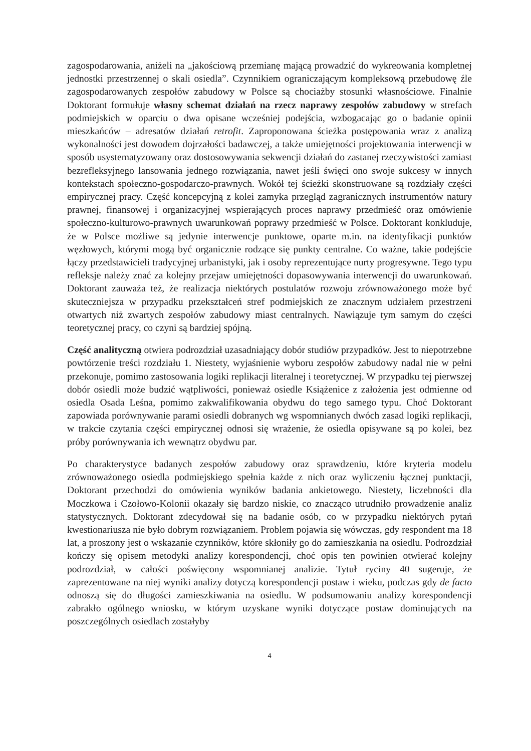zagospodarowania, aniżeli na „jakościową przemianę mającą prowadzić do wykreowania kompletnej jednostki przestrzennej o skali osiedla”. Czynnikiem ograniczającym kompleksową przebudowę źle zagospodarowanych zespołów zabudowy w Polsce są chociażby stosunki własnościowe. Finalnie Doktorant formułuje własny schemat działań na rzecz naprawy zespołów zabudowy w strefach podmiejskich w oparciu o dwa opisane wcześniej podejścia, wzbogacając go o badanie opinii mieszkańców – adresatów działań retrofit. Zaproponowana ścieżka postępowania wraz z analizą wykonalności jest dowodem dojrzałości badawczej, a także umiejętności projektowania interwencji w sposób usystematyzowany oraz dostosowywania sekwencji działań do zastanej rzeczywistości zamiast bezrefleksyjnego lansowania jednego rozwiązania, nawet jeśli święci ono swoje sukcesy w innych kontekstach społeczno-gospodarczo-prawnych. Wokół tej ścieżki skonstruowane są rozdziały części empirycznej pracy. Część koncepcyjną z kolei zamyka przegląd zagranicznych instrumentów natury prawnej, finansowej i organizacyjnej wspierających proces naprawy przedmieść oraz omówienie społeczno-kulturowo-prawnych uwarunkowań poprawy przedmieść w Polsce. Doktorant konkluduje, że w Polsce możliwe są jedynie interwencje punktowe, oparte m.in. na identyfikacji punktów węzłowych, którymi mogą być organicznie rodzące się punkty centralne. Co ważne, takie podejście łączy przedstawicieli tradycyjnej urbanistyki, jak i osoby reprezentujące nurty progresywne. Tego typu refleksje należy znać za kolejny przejaw umiejętności dopasowywania interwencji do uwarunkowań. Doktorant zauważa też, że realizacja niektórych postulatów rozwoju zrównoważonego może być skuteczniejsza w przypadku przekształceń stref podmiejskich ze znacznym udziałem przestrzeni otwartych niż zwartych zespołów zabudowy miast centralnych. Nawiązuje tym samym do części teoretycznej pracy, co czyni są bardziej spójną.
Część analityczną otwiera podrozdział uzasadniający dobór studiów przypadków. Jest to niepotrzebne powtórzenie treści rozdziału 1. Niestety, wyjaśnienie wyboru zespołów zabudowy nadal nie w pełni przekonuje, pomimo zastosowania logiki replikacji literalnej i teoretycznej. W przypadku tej pierwszej dobór osiedli może budzić wątpliwości, ponieważ osiedle Książenice z założenia jest odmienne od osiedla Osada Leśna, pomimo zakwalifikowania obydwu do tego samego typu. Choć Doktorant zapowiada porównywanie parami osiedli dobranych wg wspomnianych dwóch zasad logiki replikacji, w trakcie czytania części empirycznej odnosi się wrażenie, że osiedla opisywane są po kolei, bez próby porównywania ich wewnątrz obydwu par.
Po charakterystyce badanych zespołów zabudowy oraz sprawdzeniu, które kryteria modelu zrównoważonego osiedla podmiejskiego spełnia każde z nich oraz wyliczeniu łącznej punktacji, Doktorant przechodzi do omówienia wyników badania ankietowego. Niestety, liczebności dla Moczkowa i Czołowo-Kolonii okazały się bardzo niskie, co znacząco utrudniło prowadzenie analiz statystycznych. Doktorant zdecydował się na badanie osób, co w przypadku niektórych pytań kwestionariusza nie było dobrym rozwiązaniem. Problem pojawia się wówczas, gdy respondent ma 18 lat, a proszony jest o wskazanie czynników, które skłoniły go do zamieszkania na osiedlu. Podrozdział kończy się opisem metodyki analizy korespondencji, choć opis ten powinien otwierać kolejny podrozdział, w całości poświęcony wspomnianej analizie. Tytuł ryciny 40 sugeruje, że zaprezentowane na niej wyniki analizy dotyczą korespondencji postaw i wieku, podczas gdy de facto odnoszą się do długości zamieszkiwania na osiedlu. W podsumowaniu analizy korespondencji zabrakło ogólnego wniosku, w którym uzyskane wyniki dotyczące postaw dominujących na poszczególnych osiedlach zostałyby
4